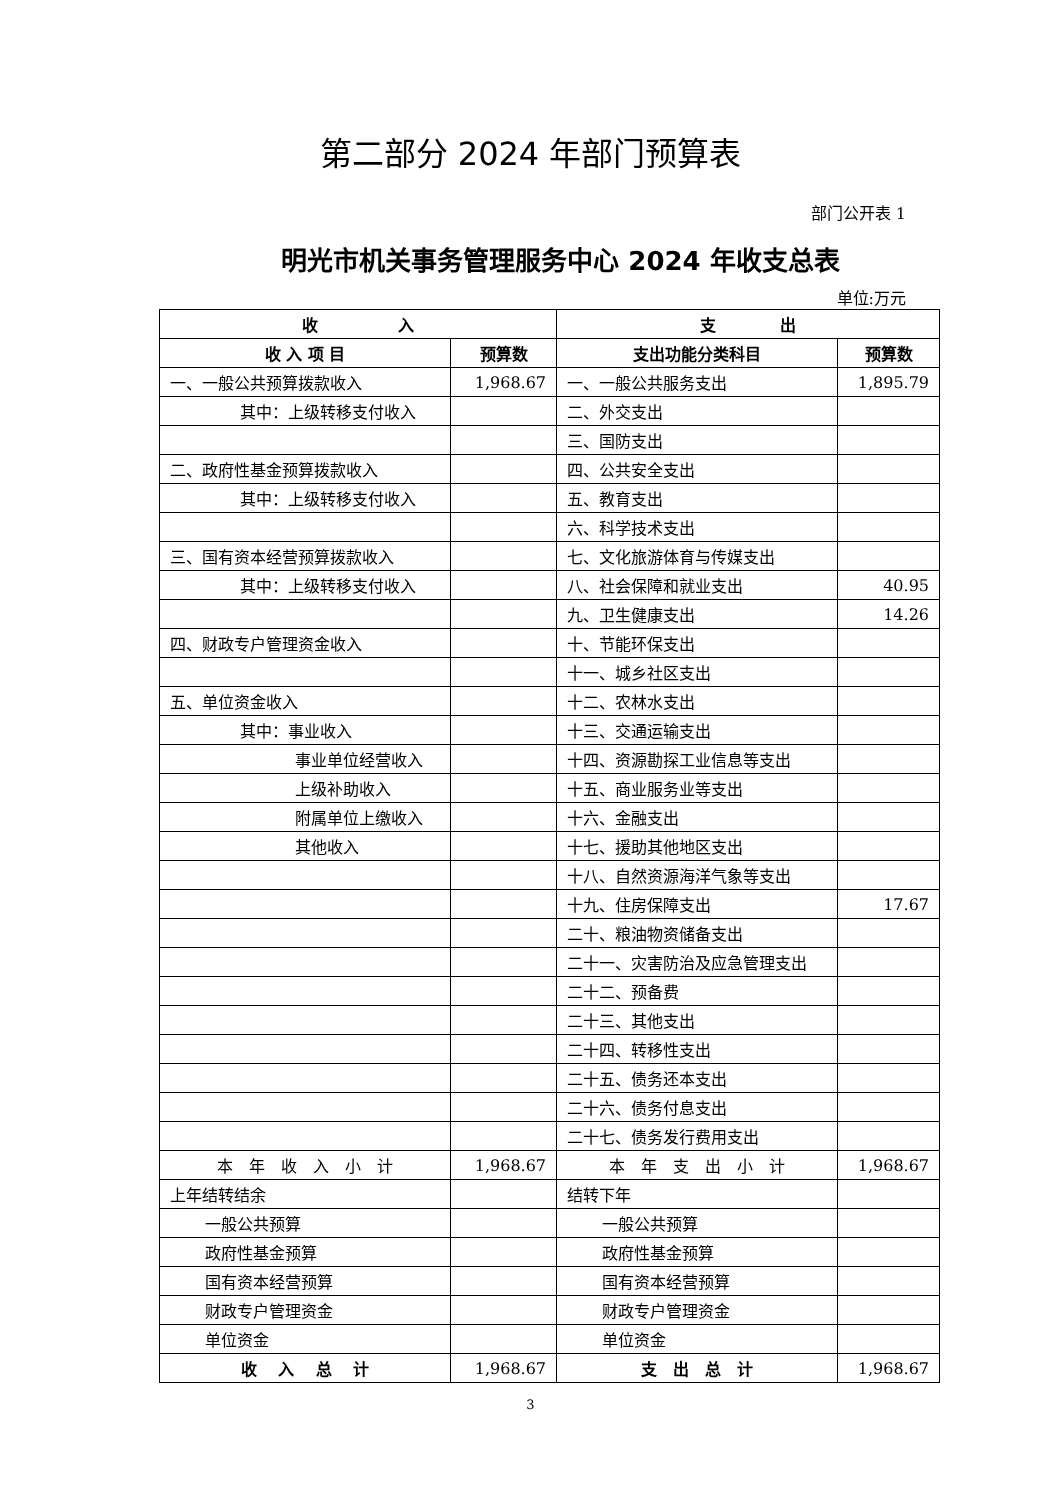第二部分 2024 年部门预算表
部门公开表 1
明光市机关事务管理服务中心 2024 年收支总表
单位:万元
| 收 入 | | 支 出 | |
| --- | --- | --- | --- |
| 收 入 项 目 | 预算数 | 支出功能分类科目 | 预算数 |
| 一、一般公共预算拨款收入 | 1,968.67 | 一、一般公共服务支出 | 1,895.79 |
| 其中：上级转移支付收入 | | 二、外交支出 | |
| | | 三、国防支出 | |
| 二、政府性基金预算拨款收入 | | 四、公共安全支出 | |
| 其中：上级转移支付收入 | | 五、教育支出 | |
| | | 六、科学技术支出 | |
| 三、国有资本经营预算拨款收入 | | 七、文化旅游体育与传媒支出 | |
| 其中：上级转移支付收入 | | 八、社会保障和就业支出 | 40.95 |
| | | 九、卫生健康支出 | 14.26 |
| 四、财政专户管理资金收入 | | 十、节能环保支出 | |
| | | 十一、城乡社区支出 | |
| 五、单位资金收入 | | 十二、农林水支出 | |
| 其中：事业收入 | | 十三、交通运输支出 | |
| 事业单位经营收入 | | 十四、资源勘探工业信息等支出 | |
| 上级补助收入 | | 十五、商业服务业等支出 | |
| 附属单位上缴收入 | | 十六、金融支出 | |
| 其他收入 | | 十七、援助其他地区支出 | |
| | | 十八、自然资源海洋气象等支出 | |
| | | 十九、住房保障支出 | 17.67 |
| | | 二十、粮油物资储备支出 | |
| | | 二十一、灾害防治及应急管理支出 | |
| | | 二十二、预备费 | |
| | | 二十三、其他支出 | |
| | | 二十四、转移性支出 | |
| | | 二十五、债务还本支出 | |
| | | 二十六、债务付息支出 | |
| | | 二十七、债务发行费用支出 | |
| 本 年 收 入 小 计 | 1,968.67 | 本 年 支 出 小 计 | 1,968.67 |
| 上年结转结余 | | 结转下年 | |
| 一般公共预算 | | 一般公共预算 | |
| 政府性基金预算 | | 政府性基金预算 | |
| 国有资本经营预算 | | 国有资本经营预算 | |
| 财政专户管理资金 | | 财政专户管理资金 | |
| 单位资金 | | 单位资金 | |
| 收 入 总 计 | 1,968.67 | 支 出 总 计 | 1,968.67 |
3